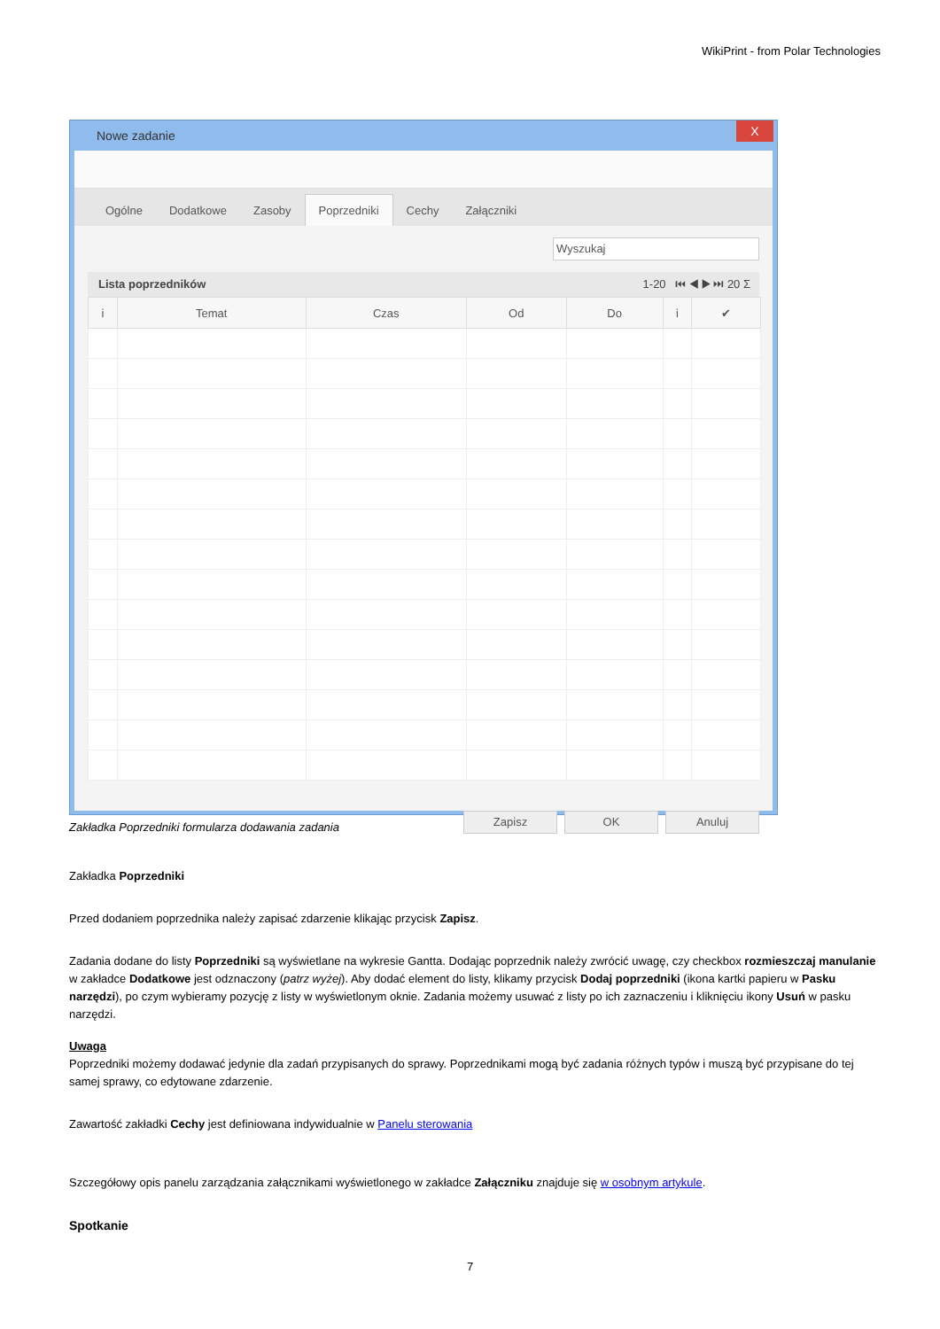WikiPrint - from Polar Technologies
Nowe zadanie X
Ogólne Dodatkowe Zasoby Poprzedniki Cechy Załączniki
Wyszukaj
Lista poprzedników 1-20 ⏮ ◀ ▶ ⏭ 20 Σ
| i | Temat | Czas | Od | Do | i | ✔ |
| --- | --- | --- | --- | --- | --- | --- |
Zapisz OK Anuluj
Zakładka Poprzedniki formularza dodawania zadania
Zakładka Poprzedniki
Przed dodaniem poprzednika należy zapisać zdarzenie klikając przycisk Zapisz.
Zadania dodane do listy Poprzedniki są wyświetlane na wykresie Gantta. Dodając poprzednik należy zwrócić uwagę, czy checkbox rozmieszczaj manulanie w zakładce Dodatkowe jest odznaczony (patrz wyżej). Aby dodać element do listy, klikamy przycisk Dodaj poprzedniki (ikona kartki papieru w Pasku narzędzi), po czym wybieramy pozycję z listy w wyświetlonym oknie. Zadania możemy usuwać z listy po ich zaznaczeniu i kliknięciu ikony Usuń w pasku narzędzi.
Uwaga
Poprzedniki możemy dodawać jedynie dla zadań przypisanych do sprawy. Poprzednikami mogą być zadania różnych typów i muszą być przypisane do tej samej sprawy, co edytowane zdarzenie.
Zawartość zakładki Cechy jest definiowana indywidualnie w Panelu sterowania
Szczegółowy opis panelu zarządzania załącznikami wyświetlonego w zakładce Załączniku znajduje się w osobnym artykule.
Spotkanie
7